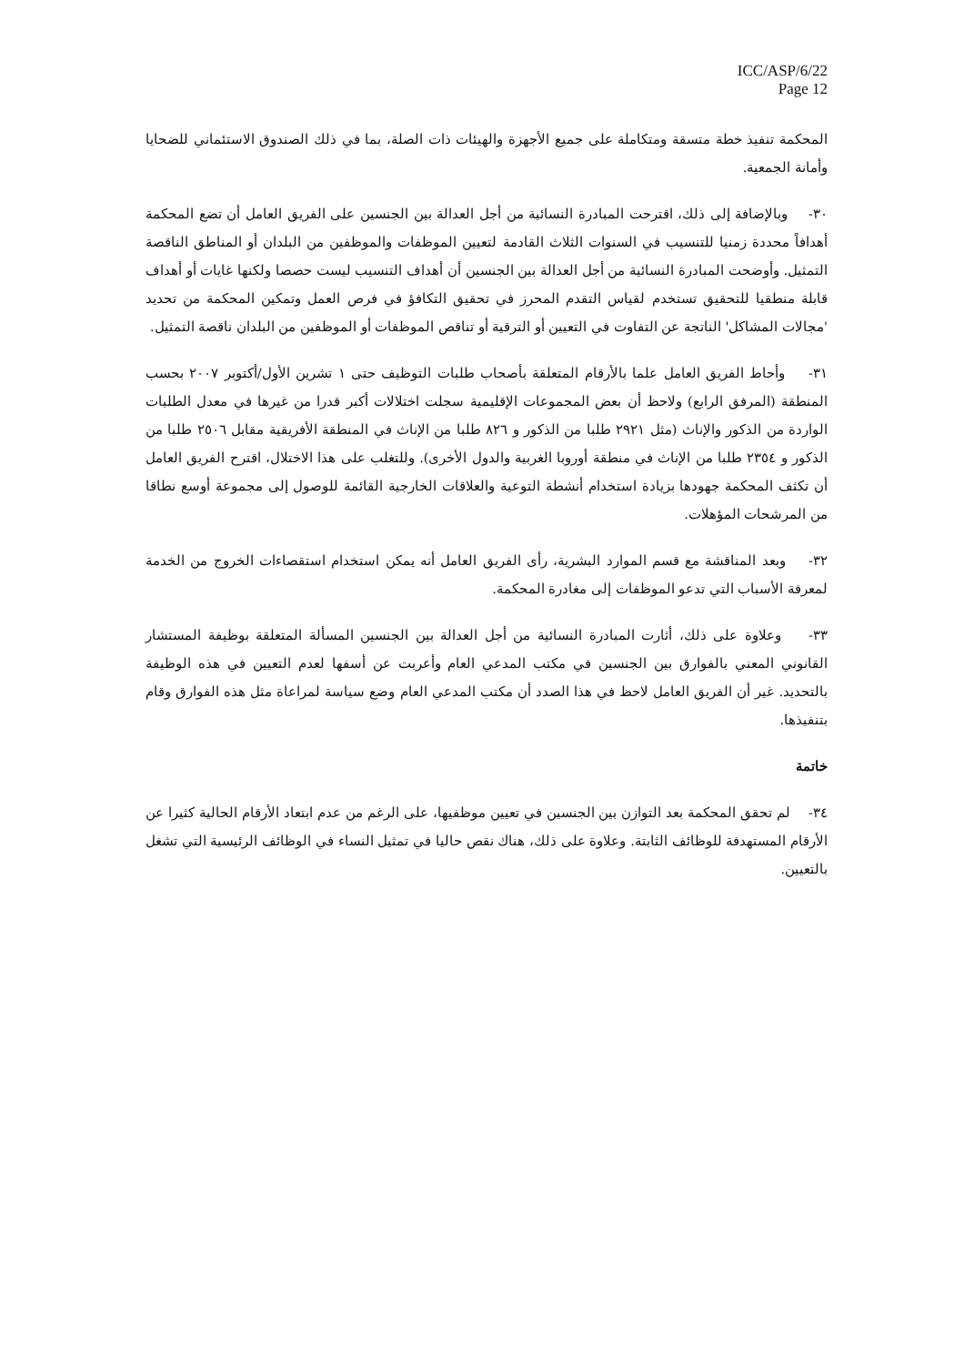ICC/ASP/6/22
Page 12
المحكمة تنفيذ خطة متسقة ومتكاملة على جميع الأجهزة والهيئات ذات الصلة، بما في ذلك الصندوق الاستئماني للضحايا وأمانة الجمعية.
٣٠- وبالإضافة إلى ذلك، اقترحت المبادرة النسائية من أجل العدالة بين الجنسين على الفريق العامل أن تضع المحكمة أهدافاً محددة زمنيا للتنسيب في السنوات الثلاث القادمة لتعيين الموظفات والموظفين من البلدان أو المناطق الناقصة التمثيل. وأوضحت المبادرة النسائية من أجل العدالة بين الجنسين أن أهداف التنسيب ليست حصصا ولكنها غايات أو أهداف قابلة منطقيا للتحقيق تستخدم لقياس التقدم المحرز في تحقيق التكافؤ في فرص العمل وتمكين المحكمة من تحديد 'مجالات المشاكل' الناتجة عن التفاوت في التعيين أو الترقية أو تناقص الموظفات أو الموظفين من البلدان ناقصة التمثيل.
٣١- وأحاط الفريق العامل علما بالأرقام المتعلقة بأصحاب طلبات التوظيف حتى ١ تشرين الأول/أكتوبر ٢٠٠٧ بحسب المنطقة (المرفق الرابع) ولاحظ أن بعض المجموعات الإقليمية سجلت اختلالات أكبر قدرا من غيرها في معدل الطلبات الواردة من الذكور والإناث (مثل ٢٩٢١ طلبا من الذكور و ٨٢٦ طلبا من الإناث في المنطقة الأفريقية مقابل ٢٥٠٦ طلبا من الذكور و ٢٣٥٤ طلبا من الإناث في منطقة أوروبا الغربية والدول الأخرى). وللتغلب على هذا الاختلال، اقترح الفريق العامل أن تكثف المحكمة جهودها بزيادة استخدام أنشطة التوعية والعلاقات الخارجية القائمة للوصول إلى مجموعة أوسع نطاقا من المرشحات المؤهلات.
٣٢- وبعد المناقشة مع قسم الموارد البشرية، رأى الفريق العامل أنه يمكن استخدام استقصاءات الخروج من الخدمة لمعرفة الأسباب التي تدعو الموظفات إلى مغادرة المحكمة.
٣٣- وعلاوة على ذلك، أثارت المبادرة النسائية من أجل العدالة بين الجنسين المسألة المتعلقة بوظيفة المستشار القانوني المعني بالفوارق بين الجنسين في مكتب المدعي العام وأعربت عن أسفها لعدم التعيين في هذه الوظيفة بالتحديد. غير أن الفريق العامل لاحظ في هذا الصدد أن مكتب المدعي العام وضع سياسة لمراعاة مثل هذه الفوارق وقام بتنفيذها.
خاتمة
٣٤- لم تحقق المحكمة بعد التوازن بين الجنسين في تعيين موظفيها، على الرغم من عدم ابتعاد الأرقام الحالية كثيرا عن الأرقام المستهدفة للوظائف الثابتة. وعلاوة على ذلك، هناك نقص حاليا في تمثيل النساء في الوظائف الرئيسية التي تشغل بالتعيين.